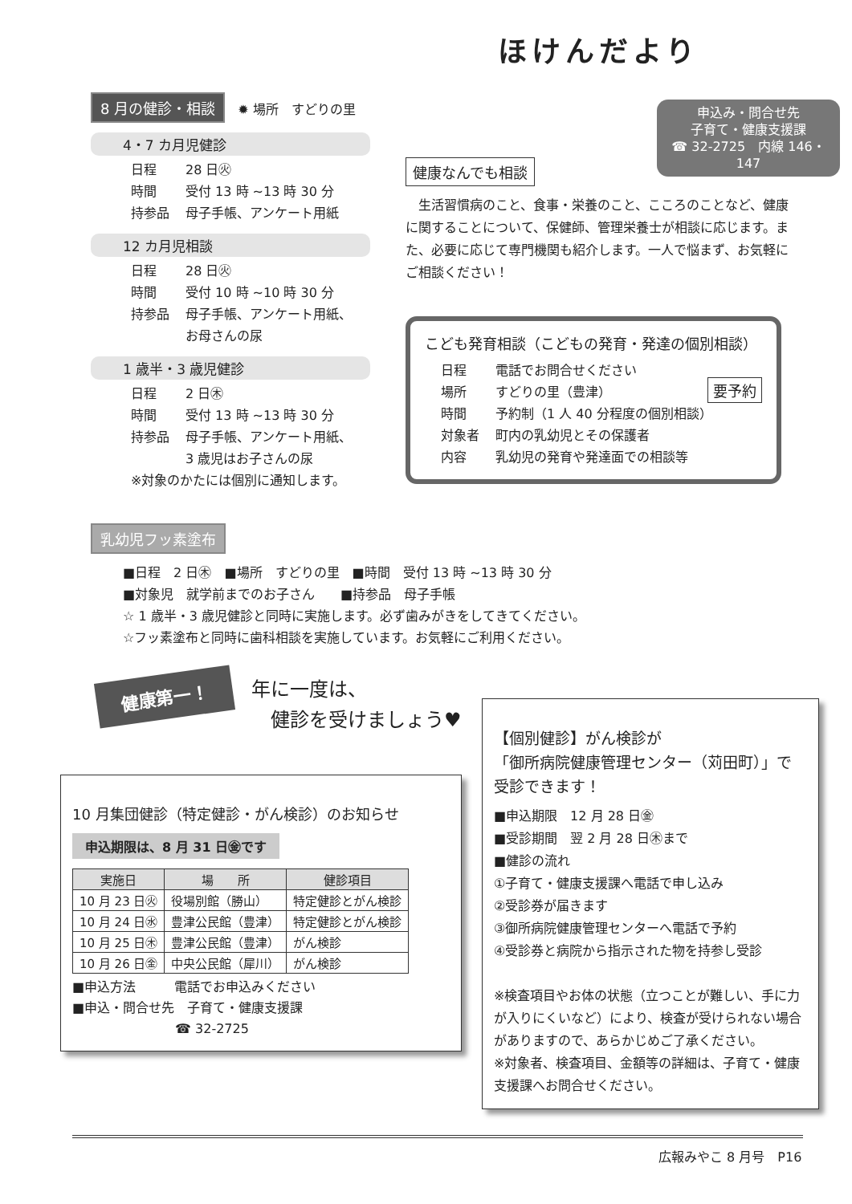ほけんだより
申込み・問合せ先
子育て・健康支援課
☎ 32-2725　内線 146・147
8 月の健診・相談　✹ 場所　すどりの里
4・7 カ月児健診
日程 28 日㊋
時間 受付 13 時 ~13 時 30 分
持参品 母子手帳、アンケート用紙
12 カ月児相談
日程 28 日㊋
時間 受付 10 時 ~10 時 30 分
持参品 母子手帳、アンケート用紙、
お母さんの尿
1 歳半・3 歳児健診
日程 2 日㊍
時間 受付 13 時 ~13 時 30 分
持参品 母子手帳、アンケート用紙、
3 歳児はお子さんの尿
※対象のかたには個別に通知します。
健康なんでも相談
　生活習慣病のこと、食事・栄養のこと、こころのことなど、健康に関することについて、保健師、管理栄養士が相談に応じます。また、必要に応じて専門機関も紹介します。一人で悩まず、お気軽にご相談ください！
こども発育相談（こどもの発育・発達の個別相談） 要予約
日程 電話でお問合せください
場所 すどりの里（豊津）
時間 予約制（1 人 40 分程度の個別相談）
対象者 町内の乳幼児とその保護者
内容 乳幼児の発育や発達面での相談等
乳幼児フッ素塗布
■日程　2 日㊍　■場所　すどりの里　■時間　受付 13 時 ~13 時 30 分
■対象児　就学前までのお子さん　　■持参品　母子手帳
☆ 1 歳半・3 歳児健診と同時に実施します。必ず歯みがきをしてきてください。
☆フッ素塗布と同時に歯科相談を実施しています。お気軽にご利用ください。
健康第一！
年に一度は、
　健診を受けましょう♥
10 月集団健診（特定健診・がん検診）のお知らせ
申込期限は、8 月 31 日㊎です
| 実施日 | 場 所 | 健診項目 |
| --- | --- | --- |
| 10 月 23 日㊋ | 役場別館（勝山） | 特定健診とがん検診 |
| 10 月 24 日㊌ | 豊津公民館（豊津） | 特定健診とがん検診 |
| 10 月 25 日㊍ | 豊津公民館（豊津） | がん検診 |
| 10 月 26 日㊎ | 中央公民館（犀川） | がん検診 |
■申込方法　　　電話でお申込みください
■申込・問合せ先　子育て・健康支援課
　　　　　　　　☎ 32-2725
【個別健診】がん検診が
「御所病院健康管理センター（苅田町）」で
受診できます！
■申込期限　12 月 28 日㊎
■受診期間　翌 2 月 28 日㊍まで
■健診の流れ
①子育て・健康支援課へ電話で申し込み
②受診券が届きます
③御所病院健康管理センターへ電話で予約
④受診券と病院から指示された物を持参し受診
※検査項目やお体の状態（立つことが難しい、手に力が入りにくいなど）により、検査が受けられない場合がありますので、あらかじめご了承ください。
※対象者、検査項目、金額等の詳細は、子育て・健康支援課へお問合せください。
広報みやこ 8 月号　P16